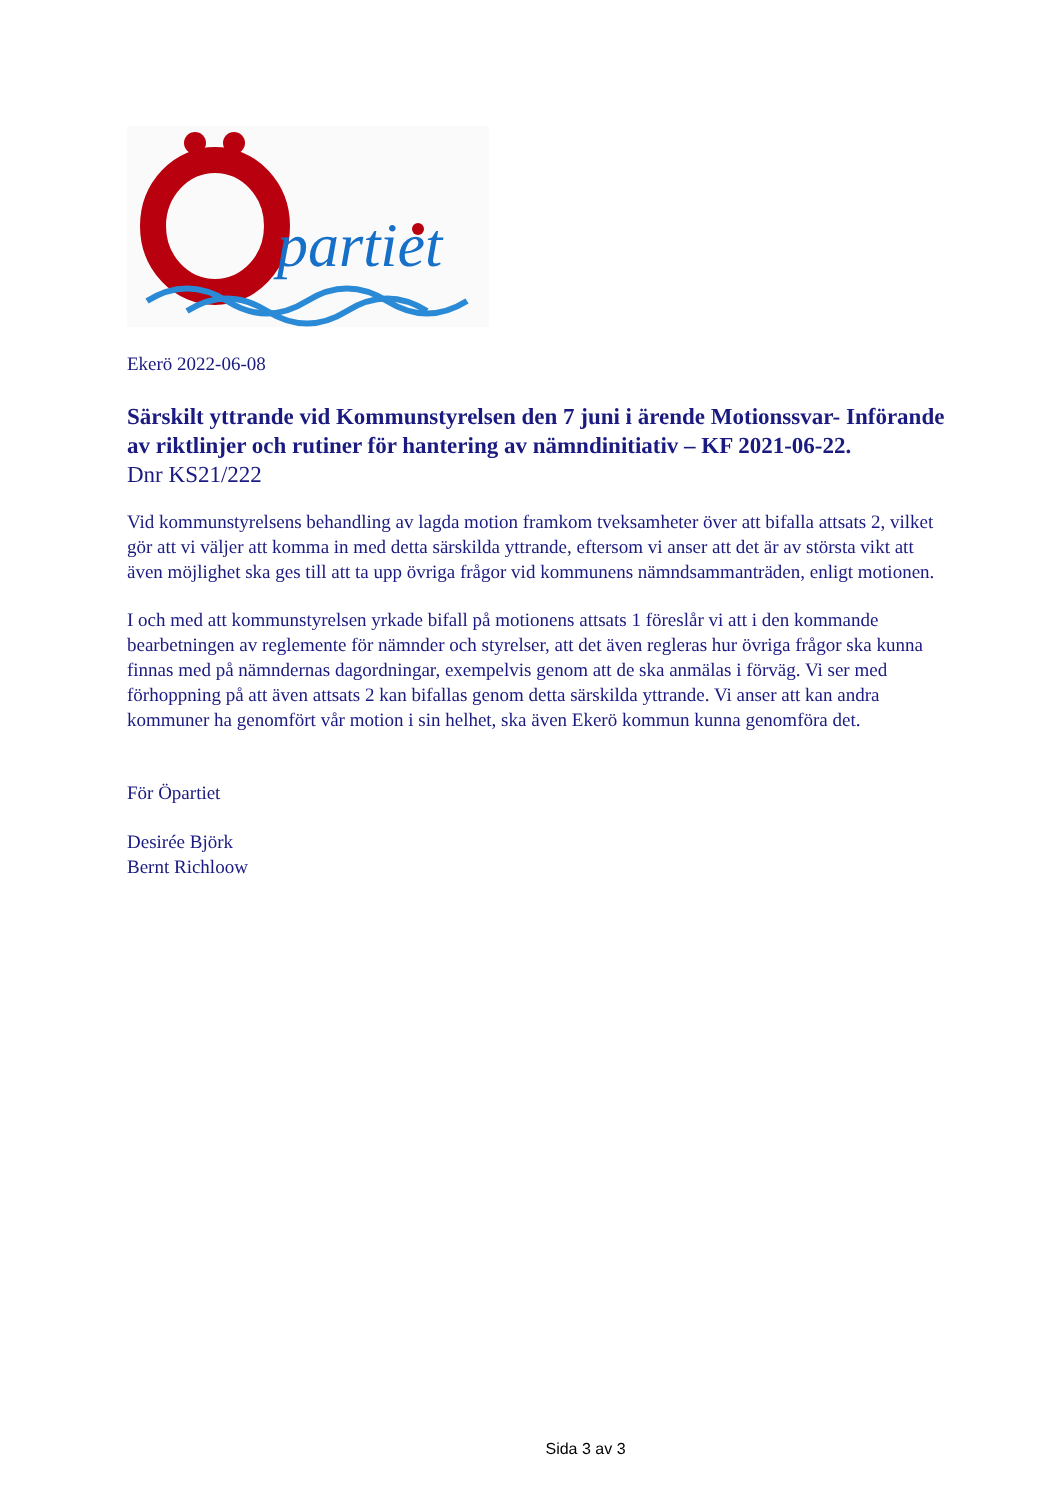partiet
Ekerö 2022-06-08
Särskilt yttrande vid Kommunstyrelsen den 7 juni i ärende Motionssvar- Införande av riktlinjer och rutiner för hantering av nämndinitiativ – KF 2021-06-22.
Dnr KS21/222
Vid kommunstyrelsens behandling av lagda motion framkom tveksamheter över att bifalla attsats 2, vilket gör att vi väljer att komma in med detta särskilda yttrande, eftersom vi anser att det är av största vikt att även möjlighet ska ges till att ta upp övriga frågor vid kommunens nämndsammanträden, enligt motionen.
I och med att kommunstyrelsen yrkade bifall på motionens attsats 1 föreslår vi att i den kommande bearbetningen av reglemente för nämnder och styrelser, att det även regleras hur övriga frågor ska kunna finnas med på nämndernas dagordningar, exempelvis genom att de ska anmälas i förväg. Vi ser med förhoppning på att även attsats 2 kan bifallas genom detta särskilda yttrande. Vi anser att kan andra kommuner ha genomfört vår motion i sin helhet, ska även Ekerö kommun kunna genomföra det.
För Öpartiet
Desirée Björk
Bernt Richloow
Sida 3 av 3